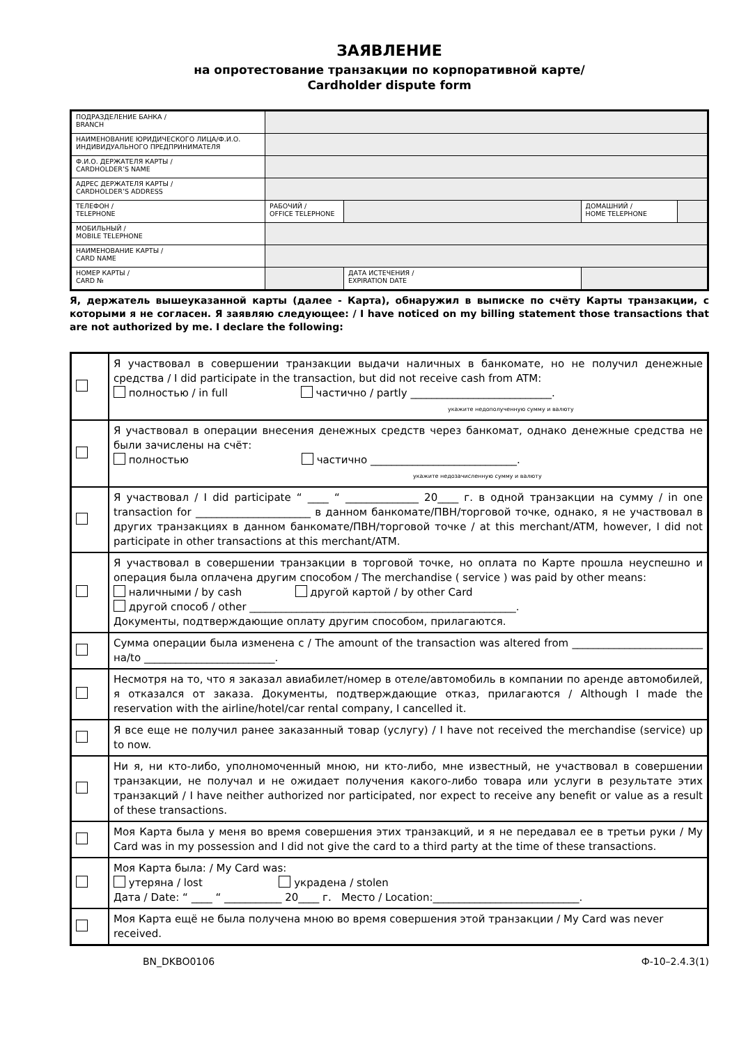ЗАЯВЛЕНИЕ
на опротестование транзакции по корпоративной карте/
Cardholder dispute form
| ПОДРАЗДЕЛЕНИЕ БАНКА / BRANCH | | | | | |
| НАИМЕНОВАНИЕ ЮРИДИЧЕСКОГО ЛИЦА/Ф.И.О. ИНДИВИДУАЛЬНОГО ПРЕДПРИНИМАТЕЛЯ | | | | | |
| Ф.И.О. ДЕРЖАТЕЛЯ КАРТЫ / CARDHOLDER’S NAME | | | | | |
| АДРЕС ДЕРЖАТЕЛЯ КАРТЫ / CARDHOLDER’S ADDRESS | | | | | |
| ТЕЛЕФОН / TELEPHONE | РАБОЧИЙ / OFFICE TELEPHONE | | | ДОМАШНИЙ / HOME TELEPHONE | |
| МОБИЛЬНЫЙ / MOBILE TELEPHONE | | | | | |
| НАИМЕНОВАНИЕ КАРТЫ / CARD NAME | | | | | |
| НОМЕР КАРТЫ / CARD № | | | ДАТА ИСТЕЧЕНИЯ / EXPIRATION DATE | | |
Я, держатель вышеуказанной карты (далее - Карта), обнаружил в выписке по счёту Карты транзакции, с которыми я не согласен. Я заявляю следующее: / I have noticed on my billing statement those transactions that are not authorized by me. I declare the following:
| | Я участвовал в совершении транзакции выдачи наличных в банкомате, но не получил денежные средства / I did participate in the transaction, but did not receive cash from ATM: полностью / in full частично / partly ___________________________. укажите недополученную сумму и валюту |
| | Я участвовал в операции внесения денежных средств через банкомат, однако денежные средства не были зачислены на счёт: полностью частично ____________________________. укажите недозачисленную сумму и валюту |
| | Я участвовал / I did participate “ ____ “ ______________ 20____ г. в одной транзакции на сумму / in one transaction for ______________________ в данном банкомате/ПВН/торговой точке, однако, я не участвовал в других транзакциях в данном банкомате/ПВН/торговой точке / at this merchant/ATM, however, I did not participate in other transactions at this merchant/ATM. |
| | Я участвовал в совершении транзакции в торговой точке, но оплата по Карте прошла неуспешно и операция была оплачена другим способом / The merchandise ( service ) was paid by other means: наличными / by cash другой картой / by other Card другой способ / other ___________________________________________________. Документы, подтверждающие оплату другим способом, прилагаются. |
| | Сумма операции была изменена с / The amount of the transaction was altered from _________________________ на/to _________________________. |
| | Несмотря на то, что я заказал авиабилет/номер в отеле/автомобиль в компании по аренде автомобилей, я отказался от заказа. Документы, подтверждающие отказ, прилагаются / Although I made the reservation with the airline/hotel/car rental company, I cancelled it. |
| | Я все еще не получил ранее заказанный товар (услугу) / I have not received the merchandise (service) up to now. |
| | Ни я, ни кто-либо, уполномоченный мною, ни кто-либо, мне известный, не участвовал в совершении транзакции, не получал и не ожидает получения какого-либо товара или услуги в результате этих транзакций / I have neither authorized nor participated, nor expect to receive any benefit or value as a result of these transactions. |
| | Моя Карта была у меня во время совершения этих транзакций, и я не передавал ее в третьи руки / My Card was in my possession and I did not give the card to a third party at the time of these transactions. |
| | Моя Карта была: / My Card was: утеряна / lost украдена / stolen Дата / Date: “ ____ “ ___________ 20____ г. Место / Location:____________________________. |
| | Моя Карта ещё не была получена мною во время совершения этой транзакции / My Card was never received. |
BN_DKBO0106 Ф-10–2.4.3(1)